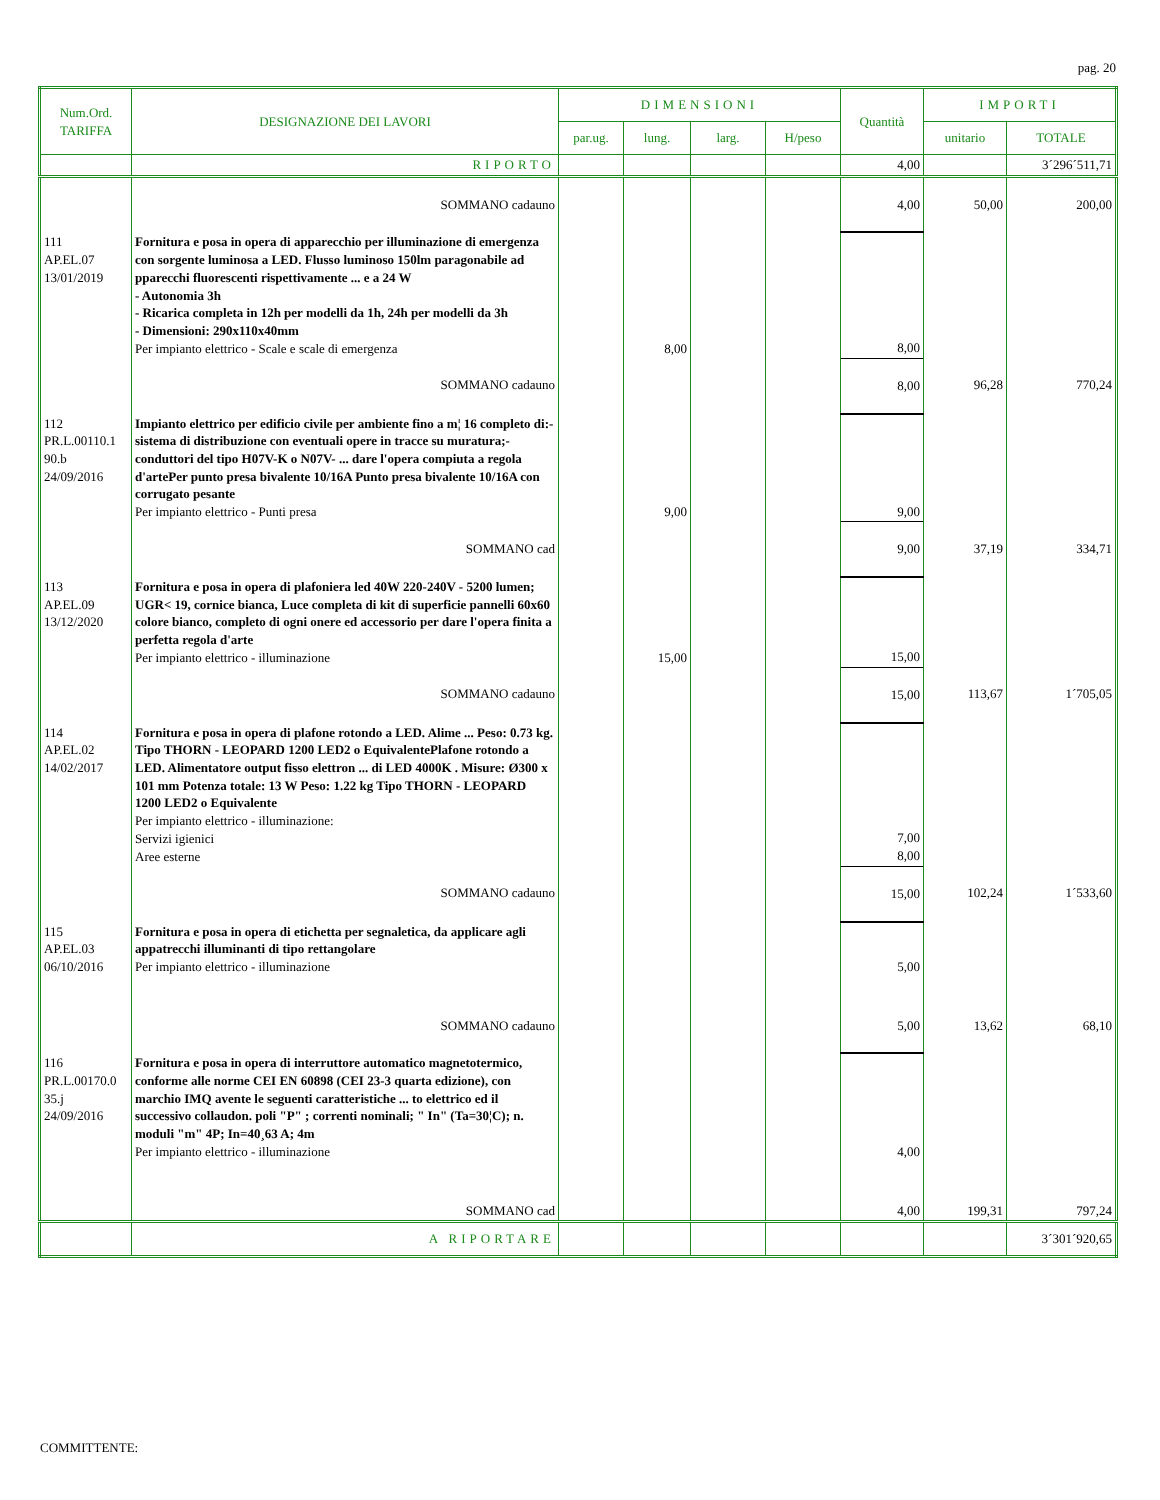pag. 20
| Num.Ord. TARIFFA | DESIGNAZIONE DEI LAVORI | DIMENSIONI | | | | Quantità | IMPORTI | |
| --- | --- | --- | --- | --- | --- | --- | --- | --- |
| | | par.ug. | lung. | larg. | H/peso | | unitario | TOTALE |
| | RIPORTO | | | | | 4,00 | | 3´296´511,71 |
| | SOMMANO cadauno | | | | | 4,00 | 50,00 | 200,00 |
| 111 AP.EL.07 13/01/2019 | Fornitura e posa in opera di apparecchio per illuminazione di emergenza con sorgente luminosa a LED. Flusso luminoso 150lm paragonabile ad pparecchi fluorescenti rispettivamente ... e a 24 W - Autonomia 3h - Ricarica completa in 12h per modelli da 1h, 24h per modelli da 3h - Dimensioni: 290x110x40mm Per impianto elettrico - Scale e scale di emergenza | | 8,00 | | | 8,00 | | |
| | SOMMANO cadauno | | | | | 8,00 | 96,28 | 770,24 |
| 112 PR.L.00110.1 90.b 24/09/2016 | Impianto elettrico per edificio civile per ambiente fino a m¦ 16 completo di:-sistema di distribuzione con eventuali opere in tracce su muratura;-conduttori del tipo H07V-K o N07V- ... dare l'opera compiuta a regola d'artePer punto presa bivalente 10/16A Punto presa bivalente 10/16A con corrugato pesante Per impianto elettrico - Punti presa | | 9,00 | | | 9,00 | | |
| | SOMMANO cad | | | | | 9,00 | 37,19 | 334,71 |
| 113 AP.EL.09 13/12/2020 | Fornitura e posa in opera di plafoniera led 40W 220-240V - 5200 lumen; UGR< 19, cornice bianca, Luce completa di kit di superficie pannelli 60x60 colore bianco, completo di ogni onere ed accessorio per dare l'opera finita a perfetta regola d'arte Per impianto elettrico - illuminazione | | 15,00 | | | 15,00 | | |
| | SOMMANO cadauno | | | | | 15,00 | 113,67 | 1´705,05 |
| 114 AP.EL.02 14/02/2017 | Fornitura e posa in opera di plafone rotondo a LED. Alime ... Peso: 0.73 kg. Tipo THORN - LEOPARD 1200 LED2 o EquivalentePlafone rotondo a LED. Alimentatore output fisso elettron ... di LED 4000K . Misure: Ø300 x 101 mm Potenza totale: 13 W Peso: 1.22 kg Tipo THORN - LEOPARD 1200 LED2 o Equivalente Per impianto elettrico - illuminazione: Servizi igienici Aree esterne | | | | | 7,00 8,00 | | |
| | SOMMANO cadauno | | | | | 15,00 | 102,24 | 1´533,60 |
| 115 AP.EL.03 06/10/2016 | Fornitura e posa in opera di etichetta per segnaletica, da applicare agli appatrecchi illuminanti di tipo rettangolare Per impianto elettrico - illuminazione | | | | | 5,00 | | |
| | SOMMANO cadauno | | | | | 5,00 | 13,62 | 68,10 |
| 116 PR.L.00170.0 35.j 24/09/2016 | Fornitura e posa in opera di interruttore automatico magnetotermico, conforme alle norme CEI EN 60898 (CEI 23-3 quarta edizione), con marchio IMQ avente le seguenti caratteristiche ... to elettrico ed il successivo collaudon. poli "P" ; correnti nominali; " In" (Ta=30¦C); n. moduli "m" 4P; In=40¸63 A; 4m Per impianto elettrico - illuminazione | | | | | 4,00 | | |
| | SOMMANO cad | | | | | 4,00 | 199,31 | 797,24 |
| | A RIPORTARE | | | | | | | 3´301´920,65 |
COMMITTENTE: